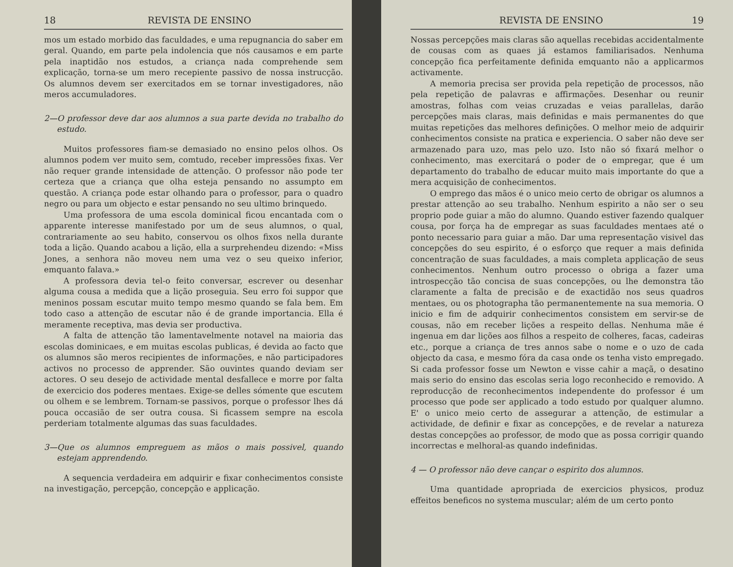18 REVISTA DE ENSINO
mos um estado morbido das faculdades, e uma repugnancia do saber em geral. Quando, em parte pela indolencia que nós causamos e em parte pela inaptidão nos estudos, a criança nada comprehende sem explicação, torna-se um mero recepiente passivo de nossa instrucção. Os alumnos devem ser exercitados em se tornar investigadores, não meros accumuladores.
2—O professor deve dar aos alumnos a sua parte devida no trabalho do estudo.
Muitos professores fiam-se demasiado no ensino pelos olhos. Os alumnos podem ver muito sem, comtudo, receber impressões fixas. Ver não requer grande intensidade de attenção. O professor não pode ter certeza que a criança que olha esteja pensando no assumpto em questão. A criança pode estar olhando para o professor, para o quadro negro ou para um objecto e estar pensando no seu ultimo brinquedo.
Uma professora de uma escola dominical ficou encantada com o apparente interesse manifestado por um de seus alumnos, o qual, contrariamente ao seu habito, conservou os olhos fixos nella durante toda a lição. Quando acabou a lição, ella a surprehendeu dizendo: «Miss Jones, a senhora não moveu nem uma vez o seu queixo inferior, emquanto falava.»
A professora devia tel-o feito conversar, escrever ou desenhar alguma cousa a medida que a lição proseguia. Seu erro foi suppor que meninos possam escutar muito tempo mesmo quando se fala bem. Em todo caso a attenção de escutar não é de grande importancia. Ella é meramente receptiva, mas devia ser productiva.
A falta de attenção tão lamentavelmente notavel na maioria das escolas dominicaes, e em muitas escolas publicas, é devida ao facto que os alumnos são meros recipientes de informações, e não participadores activos no processo de apprender. São ouvintes quando deviam ser actores. O seu desejo de actividade mental desfallece e morre por falta de exercicio dos poderes mentaes. Exige-se delles sómente que escutem ou olhem e se lembrem. Tornam-se passivos, porque o professor lhes dá pouca occasião de ser outra cousa. Si ficassem sempre na escola perderiam totalmente algumas das suas faculdades.
3—Que os alumnos empreguem as mãos o mais possivel, quando estejam apprendendo.
A sequencia verdadeira em adquirir e fixar conhecimentos consiste na investigação, percepção, concepção e applicação.
REVISTA DE ENSINO 19
Nossas percepções mais claras são aquellas recebidas accidentalmente de cousas com as quaes já estamos familiarisados. Nenhuma concepção fica perfeitamente definida emquanto não a applicarmos activamente.
A memoria precisa ser provida pela repetição de processos, não pela repetição de palavras e affirmações. Desenhar ou reunir amostras, folhas com veias cruzadas e veias parallelas, darão percepções mais claras, mais definidas e mais permanentes do que muitas repetições das melhores definições. O melhor meio de adquirir conhecimentos consiste na pratica e experiencia. O saber não deve ser armazenado para uzo, mas pelo uzo. Isto não só fixará melhor o conhecimento, mas exercitará o poder de o empregar, que é um departamento do trabalho de educar muito mais importante do que a mera acquisição de conhecimentos.
O emprego das mãos é o unico meio certo de obrigar os alumnos a prestar attenção ao seu trabalho. Nenhum espirito a não ser o seu proprio pode guiar a mão do alumno. Quando estiver fazendo qualquer cousa, por força ha de empregar as suas faculdades mentaes até o ponto necessario para guiar a mão. Dar uma representação visivel das concepções do seu espirito, é o esforço que requer a mais definida concentração de suas faculdades, a mais completa applicação de seus conhecimentos. Nenhum outro processo o obriga a fazer uma introspecção tão concisa de suas concepções, ou lhe demonstra tão claramente a falta de precisão e de exactidão nos seus quadros mentaes, ou os photographa tão permanentemente na sua memoria. O inicio e fim de adquirir conhecimentos consistem em servir-se de cousas, não em receber lições a respeito dellas. Nenhuma mãe é ingenua em dar lições aos filhos a respeito de colheres, facas, cadeiras etc., porque a criança de tres annos sabe o nome e o uzo de cada objecto da casa, e mesmo fóra da casa onde os tenha visto empregado. Si cada professor fosse um Newton e visse cahir a maçã, o desatino mais serio do ensino das escolas seria logo reconhecido e removido. A reproducção de reconhecimentos independente do professor é um processo que pode ser applicado a todo estudo por qualquer alumno. E' o unico meio certo de assegurar a attenção, de estimular a actividade, de definir e fixar as concepções, e de revelar a natureza destas concepções ao professor, de modo que as possa corrigir quando incorrectas e melhoral-as quando indefinidas.
4 — O professor não deve cançar o espirito dos alumnos.
Uma quantidade apropriada de exercicios physicos, produz effeitos beneficos no systema muscular; além de um certo ponto